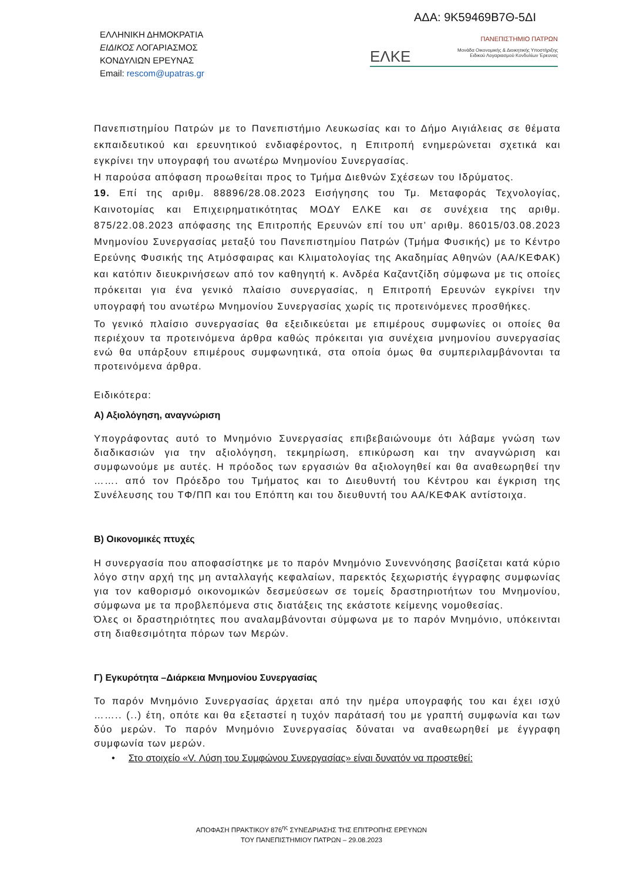ΑΔΑ: 9Κ59469Β7Θ-5ΔΙ
ΕΛΛΗΝΙΚΗ ΔΗΜΟΚΡΑΤΙΑ
ΕΙΔΙΚΟΣ ΛΟΓΑΡΙΑΣΜΟΣ
ΚΟΝΔΥΛΙΩΝ ΕΡΕΥΝΑΣ
Email: rescom@upatras.gr
ΠΑΝΕΠΙΣΤΗΜΙΟ ΠΑΤΡΩΝ
ΕΛΚΕ Μονάδα Οικονομικής & Διοικητικής Υποστήριξης
Ειδικού Λογαριασμού Κονδυλίων Έρευνας
Πανεπιστημίου Πατρών με το Πανεπιστήμιο Λευκωσίας και το Δήμο Αιγιάλειας σε θέματα εκπαιδευτικού και ερευνητικού ενδιαφέροντος, η Επιτροπή ενημερώνεται σχετικά και εγκρίνει την υπογραφή του ανωτέρω Μνημονίου Συνεργασίας.
Η παρούσα απόφαση προωθείται προς το Τμήμα Διεθνών Σχέσεων του Ιδρύματος.
19. Επί της αριθμ. 88896/28.08.2023 Εισήγησης του Τμ. Μεταφοράς Τεχνολογίας, Καινοτομίας και Επιχειρηματικότητας ΜΟΔΥ ΕΛΚΕ και σε συνέχεια της αριθμ. 875/22.08.2023 απόφασης της Επιτροπής Ερευνών επί του υπ’ αριθμ. 86015/03.08.2023 Μνημονίου Συνεργασίας μεταξύ του Πανεπιστημίου Πατρών (Τμήμα Φυσικής) με το Κέντρο Ερεύνης Φυσικής της Ατμόσφαιρας και Κλιματολογίας της Ακαδημίας Αθηνών (ΑΑ/ΚΕΦΑΚ) και κατόπιν διευκρινήσεων από τον καθηγητή κ. Ανδρέα Καζαντζίδη σύμφωνα με τις οποίες πρόκειται για ένα γενικό πλαίσιο συνεργασίας, η Επιτροπή Ερευνών εγκρίνει την υπογραφή του ανωτέρω Μνημονίου Συνεργασίας χωρίς τις προτεινόμενες προσθήκες.
Το γενικό πλαίσιο συνεργασίας θα εξειδικεύεται με επιμέρους συμφωνίες οι οποίες θα περιέχουν τα προτεινόμενα άρθρα καθώς πρόκειται για συνέχεια μνημονίου συνεργασίας ενώ θα υπάρξουν επιμέρους συμφωνητικά, στα οποία όμως θα συμπεριλαμβάνονται τα προτεινόμενα άρθρα.
Ειδικότερα:
Α) Αξιολόγηση, αναγνώριση
Υπογράφοντας αυτό το Μνημόνιο Συνεργασίας επιβεβαιώνουμε ότι λάβαμε γνώση των διαδικασιών για την αξιολόγηση, τεκμηρίωση, επικύρωση και την αναγνώριση και συμφωνούμε με αυτές. Η πρόοδος των εργασιών θα αξιολογηθεί και θα αναθεωρηθεί την ……. από τον Πρόεδρο του Τμήματος και το Διευθυντή του Κέντρου και έγκριση της Συνέλευσης του ΤΦ/ΠΠ και του Επόπτη και του διευθυντή του ΑΑ/ΚΕΦΑΚ αντίστοιχα.
Β) Οικονομικές πτυχές
Η συνεργασία που αποφασίστηκε με το παρόν Μνημόνιο Συνεννόησης βασίζεται κατά κύριο λόγο στην αρχή της μη ανταλλαγής κεφαλαίων, παρεκτός ξεχωριστής έγγραφης συμφωνίας για τον καθορισμό οικονομικών δεσμεύσεων σε τομείς δραστηριοτήτων του Μνημονίου, σύμφωνα με τα προβλεπόμενα στις διατάξεις της εκάστοτε κείμενης νομοθεσίας.
Όλες οι δραστηριότητες που αναλαμβάνονται σύμφωνα με το παρόν Μνημόνιο, υπόκεινται στη διαθεσιμότητα πόρων των Μερών.
Γ) Εγκυρότητα –Διάρκεια Μνημονίου Συνεργασίας
Το παρόν Μνημόνιο Συνεργασίας άρχεται από την ημέρα υπογραφής του και έχει ισχύ …….. (..) έτη, οπότε και θα εξεταστεί η τυχόν παράτασή του με γραπτή συμφωνία και των δύο μερών. Το παρόν Μνημόνιο Συνεργασίας δύναται να αναθεωρηθεί με έγγραφη συμφωνία των μερών.
• Στο στοιχείο «V. Λύση του Συμφώνου Συνεργασίας» είναι δυνατόν να προστεθεί:
ΑΠΟΦΑΣΗ ΠΡΑΚΤΙΚΟΥ 876<sup>ης</sup> ΣΥΝΕΔΡΙΑΣΗΣ ΤΗΣ ΕΠΙΤΡΟΠΗΣ ΕΡΕΥΝΩΝ
ΤΟΥ ΠΑΝΕΠΙΣΤΗΜΙΟΥ ΠΑΤΡΩΝ – 29.08.2023